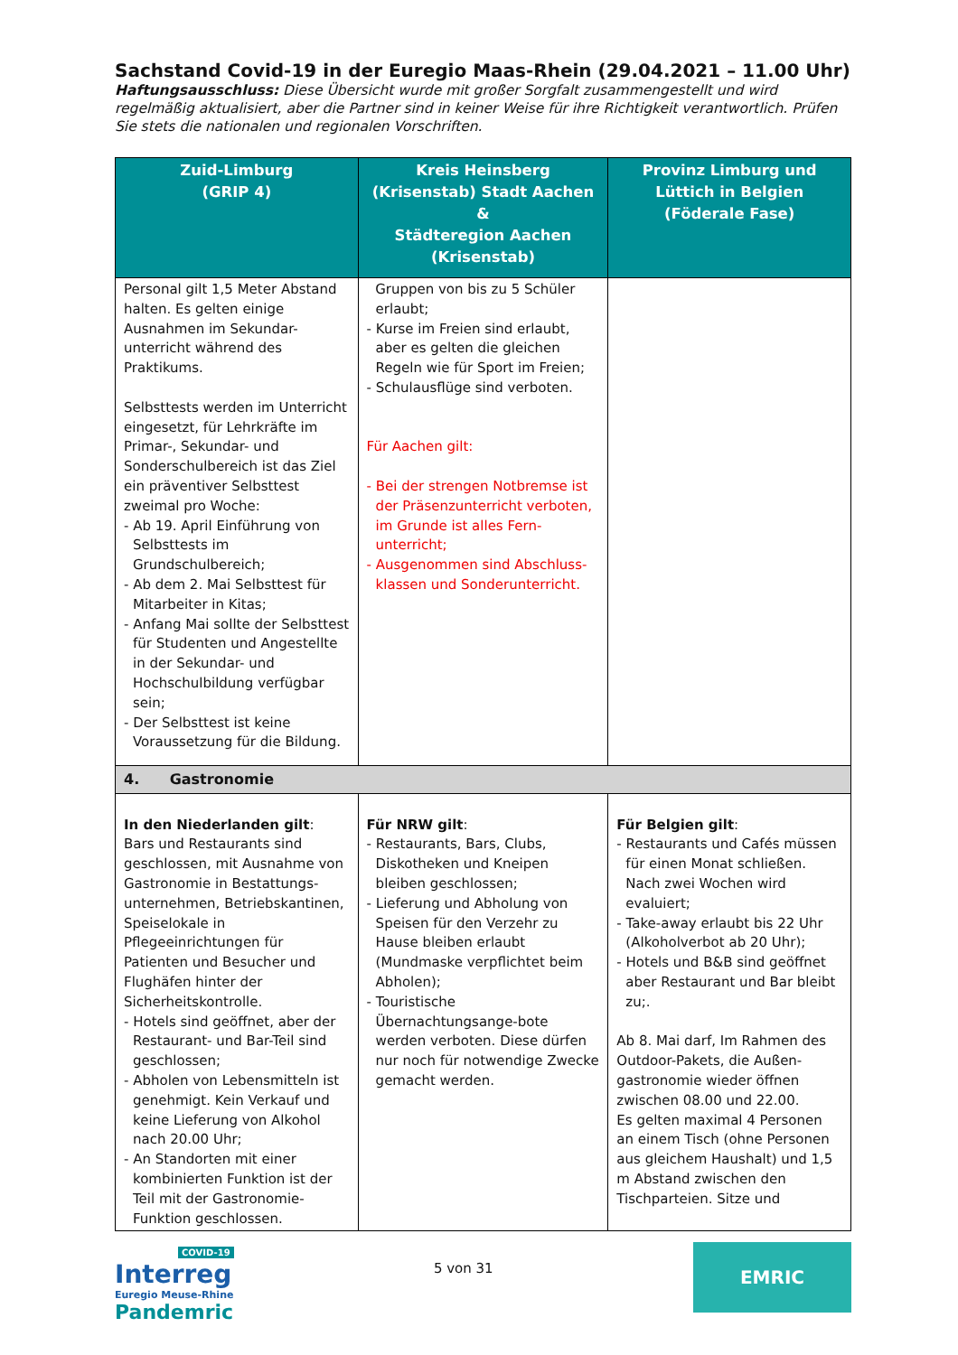Sachstand Covid-19 in der Euregio Maas-Rhein (29.04.2021 – 11.00 Uhr)
Haftungsausschluss: Diese Übersicht wurde mit großer Sorgfalt zusammengestellt und wird regelmäßig aktualisiert, aber die Partner sind in keiner Weise für ihre Richtigkeit verantwortlich. Prüfen Sie stets die nationalen und regionalen Vorschriften.
| Zuid-Limburg (GRIP 4) | Kreis Heinsberg (Krisenstab) Stadt Aachen & Städteregion Aachen (Krisenstab) | Provinz Limburg und Lüttich in Belgien (Föderale Fase) |
| --- | --- | --- |
| Personal gilt 1,5 Meter Abstand halten. Es gelten einige Ausnahmen im Sekundar-unterricht während des Praktikums. Selbsttests werden im Unterricht eingesetzt, für Lehrkräfte im Primar-, Sekundar- und Sonderschulbereich ist das Ziel ein präventiver Selbsttest zweimal pro Woche: - Ab 19. April Einführung von Selbsttests im Grundschulbereich; - Ab dem 2. Mai Selbsttest für Mitarbeiter in Kitas; - Anfang Mai sollte der Selbsttest für Studenten und Angestellte in der Sekundar- und Hochschulbildung verfügbar sein; - Der Selbsttest ist keine Voraussetzung für die Bildung. | Gruppen von bis zu 5 Schüler erlaubt; - Kurse im Freien sind erlaubt, aber es gelten die gleichen Regeln wie für Sport im Freien; - Schulausflüge sind verboten. Für Aachen gilt: - Bei der strengen Notbremse ist der Präsenzunterricht verboten, im Grunde ist alles Fern-unterricht; - Ausgenommen sind Abschluss-klassen und Sonderunterricht. | |
| 4. Gastronomie | | |
| In den Niederlanden gilt : Bars und Restaurants sind geschlossen, mit Ausnahme von Gastronomie in Bestattungs-unternehmen, Betriebskantinen, Speiselokale in Pflegeeinrichtungen für Patienten und Besucher und Flughäfen hinter der Sicherheitskontrolle. - Hotels sind geöffnet, aber der Restaurant- und Bar-Teil sind geschlossen; - Abholen von Lebensmitteln ist genehmigt. Kein Verkauf und keine Lieferung von Alkohol nach 20.00 Uhr; - An Standorten mit einer kombinierten Funktion ist der Teil mit der Gastronomie-Funktion geschlossen. | Für NRW gilt : - Restaurants, Bars, Clubs, Diskotheken und Kneipen bleiben geschlossen; - Lieferung und Abholung von Speisen für den Verzehr zu Hause bleiben erlaubt (Mundmaske verpflichtet beim Abholen); - Touristische Übernachtungsange-bote werden verboten. Diese dürfen nur noch für notwendige Zwecke gemacht werden. | Für Belgien gilt : - Restaurants und Cafés müssen für einen Monat schließen. Nach zwei Wochen wird evaluiert; - Take-away erlaubt bis 22 Uhr (Alkoholverbot ab 20 Uhr); - Hotels und B&B sind geöffnet aber Restaurant und Bar bleibt zu;. Ab 8. Mai darf, Im Rahmen des Outdoor-Pakets, die Außen-gastronomie wieder öffnen zwischen 08.00 und 22.00. Es gelten maximal 4 Personen an einem Tisch (ohne Personen aus gleichem Haushalt) und 1,5 m Abstand zwischen den Tischparteien. Sitze und |
COVID-19
Interreg
Euregio Meuse-Rhine
Pandemric
5 von 31
EMRIC